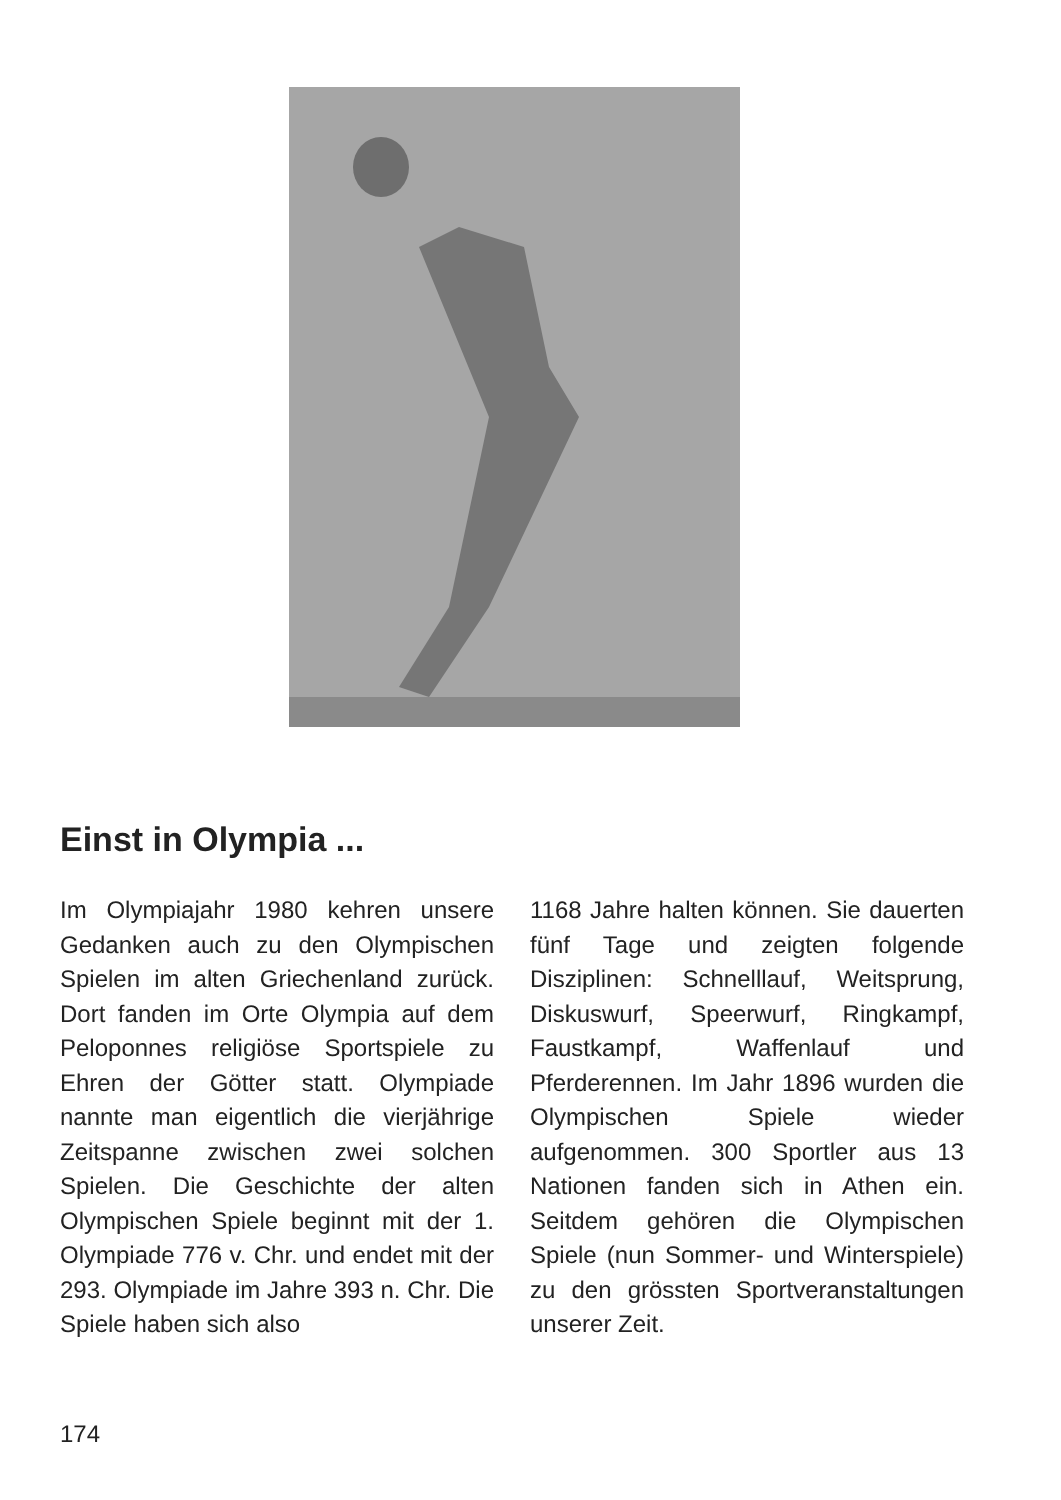Einst in Olympia ...
Im Olympiajahr 1980 kehren unsere Gedanken auch zu den Olympischen Spielen im alten Griechenland zurück. Dort fanden im Orte Olympia auf dem Peloponnes religiöse Sportspiele zu Ehren der Götter statt. Olympiade nannte man eigentlich die vierjährige Zeitspanne zwischen zwei solchen Spielen. Die Geschichte der alten Olympischen Spiele beginnt mit der 1. Olympiade 776 v. Chr. und endet mit der 293. Olympiade im Jahre 393 n. Chr. Die Spiele haben sich also
1168 Jahre halten können. Sie dauerten fünf Tage und zeigten folgende Disziplinen: Schnelllauf, Weitsprung, Diskuswurf, Speerwurf, Ringkampf, Faustkampf, Waffenlauf und Pferderennen. Im Jahr 1896 wurden die Olympischen Spiele wieder aufgenommen. 300 Sportler aus 13 Nationen fanden sich in Athen ein. Seitdem gehören die Olympischen Spiele (nun Sommer- und Winterspiele) zu den grössten Sportveranstaltungen unserer Zeit.
174